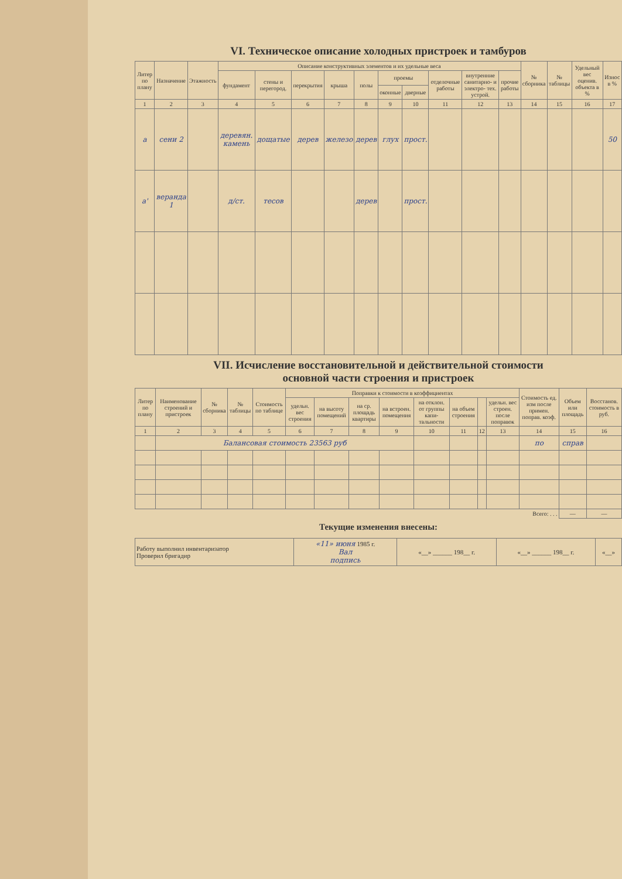VI. Техническое описание холодных пристроек и тамбуров
| Литер по плану | Назначение | Этажность | Описание конструктивных элементов и их удельные веса | | | | | | | | | | № сборника | № таблицы | Удельный вес оценив. объекта в % | Износ в % |
| --- | --- | --- | --- | --- | --- | --- | --- | --- | --- | --- | --- | --- | --- | --- | --- | --- |
| | | | фундамент | стены и перегород. | перекрытия | крыша | полы | проемы | | отделочные работы | внутренние санитарно- и электро- тех. устрой. | прочие работы | | | | |
| | | | | | | | | оконные | дверные | | | | | | | |
| 1 | 2 | 3 | 4 | 5 | 6 | 7 | 8 | 9 | 10 | 11 | 12 | 13 | 14 | 15 | 16 | 17 |
| а | сени 2 | | деревян. камень | дощатые | дерев | железо | дерев | глух | прост. | | | | | | | 50 |
| а' | веранда 1 | | д/ст. | тесов | | | дерев | | прост. | | | | | | | |
VII. Исчисление восстановительной и действительной стоимости
основной части строения и пристроек
| Литер по плану | Наименование строений и пристроек | № сборника | № таблицы | Стоимость по таблице | Поправки к стоимости в коэффициентах | | | | | | | | Стоимость ед. изм после примен. поправ. коэф. | Объем или площадь | Восстанов. стоимость в руб. |
| --- | --- | --- | --- | --- | --- | --- | --- | --- | --- | --- | --- | --- | --- | --- | --- |
| | | | | | удельн. вес строения | на высоту помещений | на ср. площадь квартиры | на встроен. помещения | на отклон. от группы капи- тальности | на объем строения | | удельн. вес строен. после поправок | | | |
| 1 | 2 | 3 | 4 | 5 | 6 | 7 | 8 | 9 | 10 | 11 | 12 | 13 | 14 | 15 | 16 |
| | Балансовая стоимость 23563 руб | | | | | | | | | | | | по | справ | |
| Всего: . . . | | | | | | | | | | | | | | — | — |
Текущие изменения внесены:
| Работу выполнил инвентаризатор Проверил бригадир | «11» июня 1985 г. Вал подпись | «__» ______ 198__ г. | «__» ______ 198__ г. | «__» |